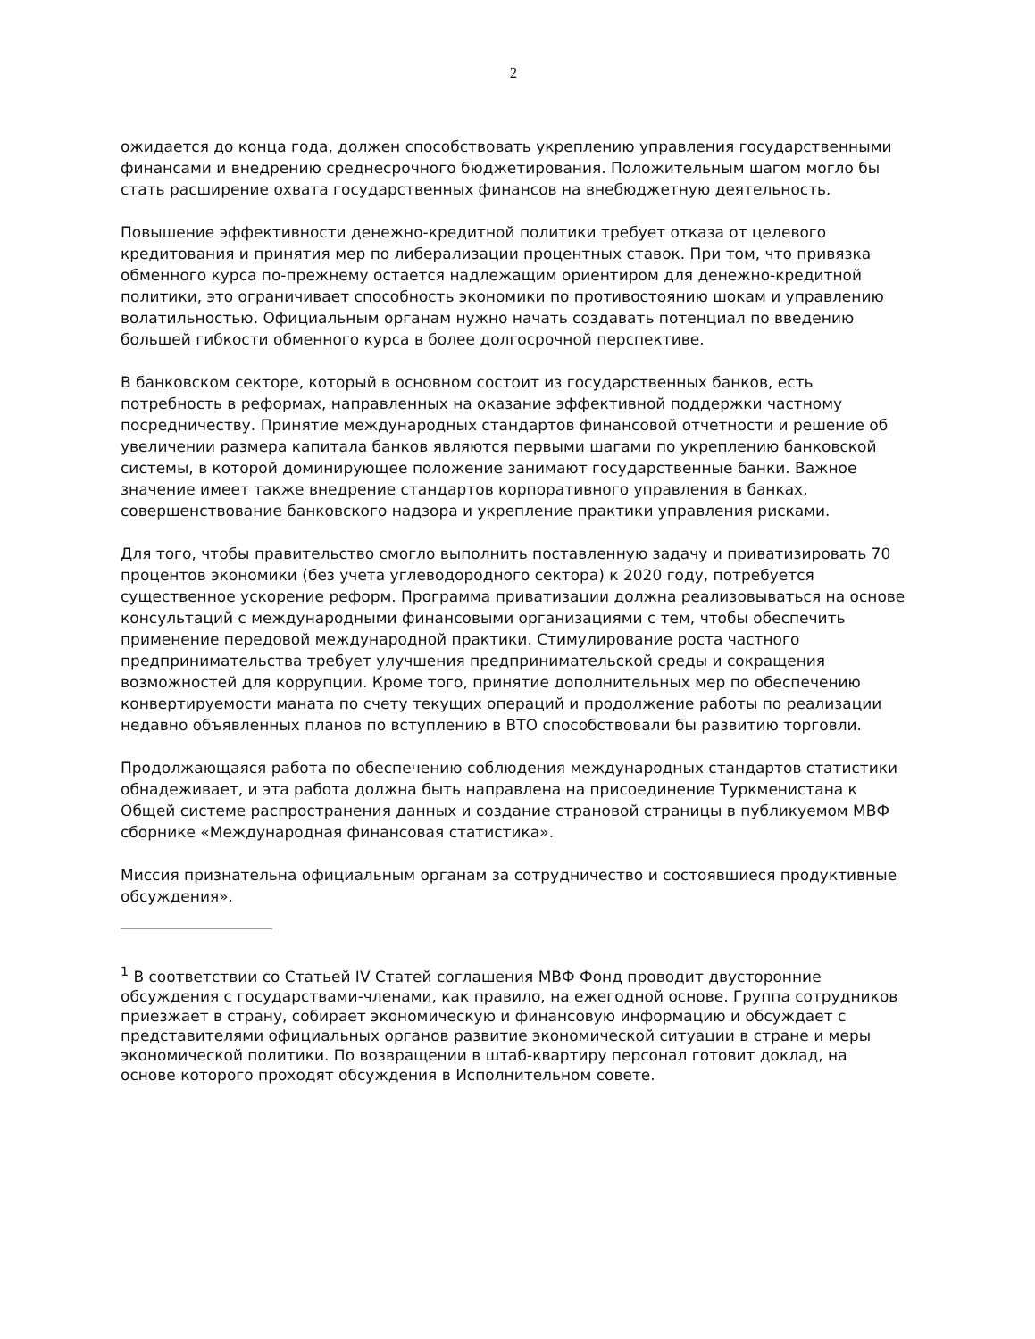2
ожидается до конца года, должен способствовать укреплению управления государственными финансами и внедрению среднесрочного бюджетирования. Положительным шагом могло бы стать расширение охвата государственных финансов на внебюджетную деятельность.
Повышение эффективности денежно-кредитной политики требует отказа от целевого кредитования и принятия мер по либерализации процентных ставок. При том, что привязка обменного курса по-прежнему остается надлежащим ориентиром для денежно-кредитной политики, это ограничивает способность экономики по противостоянию шокам и управлению волатильностью. Официальным органам нужно начать создавать потенциал по введению большей гибкости обменного курса в более долгосрочной перспективе.
В банковском секторе, который в основном состоит из государственных банков, есть потребность в реформах, направленных на оказание эффективной поддержки частному посредничеству. Принятие международных стандартов финансовой отчетности и решение об увеличении размера капитала банков являются первыми шагами по укреплению банковской системы, в которой доминирующее положение занимают государственные банки. Важное значение имеет также внедрение стандартов корпоративного управления в банках, совершенствование банковского надзора и укрепление практики управления рисками.
Для того, чтобы правительство смогло выполнить поставленную задачу и приватизировать 70 процентов экономики (без учета углеводородного сектора) к 2020 году, потребуется существенное ускорение реформ. Программа приватизации должна реализовываться на основе консультаций с международными финансовыми организациями с тем, чтобы обеспечить применение передовой международной практики. Стимулирование роста частного предпринимательства требует улучшения предпринимательской среды и сокращения возможностей для коррупции. Кроме того, принятие дополнительных мер по обеспечению конвертируемости маната по счету текущих операций и продолжение работы по реализации недавно объявленных планов по вступлению в ВТО способствовали бы развитию торговли.
Продолжающаяся работа по обеспечению соблюдения международных стандартов статистики обнадеживает, и эта работа должна быть направлена на присоединение Туркменистана к Общей системе распространения данных и создание страновой страницы в публикуемом МВФ сборнике «Международная финансовая статистика».
Миссия признательна официальным органам за сотрудничество и состоявшиеся продуктивные обсуждения».
<sup>1</sup> В соответствии со Статьей IV Статей соглашения МВФ Фонд проводит двусторонние обсуждения с государствами-членами, как правило, на ежегодной основе. Группа сотрудников приезжает в страну, собирает экономическую и финансовую информацию и обсуждает с представителями официальных органов развитие экономической ситуации в стране и меры экономической политики. По возвращении в штаб-квартиру персонал готовит доклад, на основе которого проходят обсуждения в Исполнительном совете.